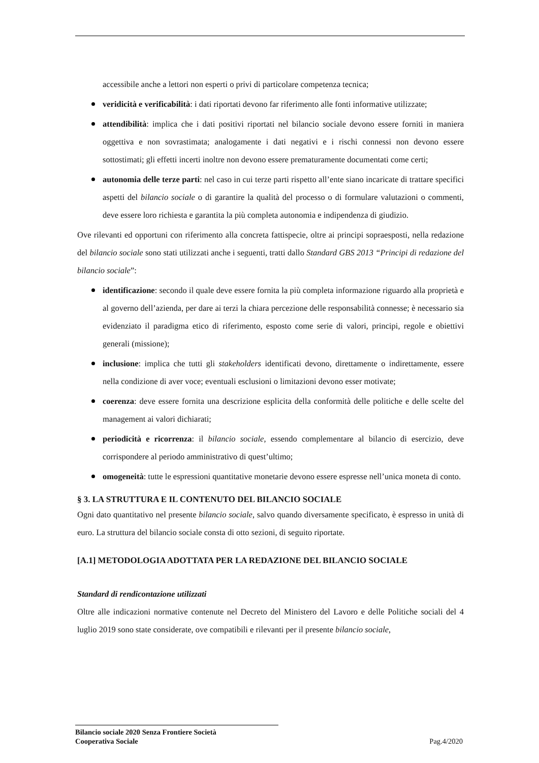accessibile anche a lettori non esperti o privi di particolare competenza tecnica;
veridicità e verificabilità: i dati riportati devono far riferimento alle fonti informative utilizzate;
attendibilità: implica che i dati positivi riportati nel bilancio sociale devono essere forniti in maniera oggettiva e non sovrastimata; analogamente i dati negativi e i rischi connessi non devono essere sottostimati; gli effetti incerti inoltre non devono essere prematuramente documentati come certi;
autonomia delle terze parti: nel caso in cui terze parti rispetto all’ente siano incaricate di trattare specifici aspetti del bilancio sociale o di garantire la qualità del processo o di formulare valutazioni o commenti, deve essere loro richiesta e garantita la più completa autonomia e indipendenza di giudizio.
Ove rilevanti ed opportuni con riferimento alla concreta fattispecie, oltre ai principi sopraesposti, nella redazione del bilancio sociale sono stati utilizzati anche i seguenti, tratti dallo Standard GBS 2013 “Principi di redazione del bilancio sociale”:
identificazione: secondo il quale deve essere fornita la più completa informazione riguardo alla proprietà e al governo dell’azienda, per dare ai terzi la chiara percezione delle responsabilità connesse; è necessario sia evidenziato il paradigma etico di riferimento, esposto come serie di valori, principi, regole e obiettivi generali (missione);
inclusione: implica che tutti gli stakeholders identificati devono, direttamente o indirettamente, essere nella condizione di aver voce; eventuali esclusioni o limitazioni devono esser motivate;
coerenza: deve essere fornita una descrizione esplicita della conformità delle politiche e delle scelte del management ai valori dichiarati;
periodicità e ricorrenza: il bilancio sociale, essendo complementare al bilancio di esercizio, deve corrispondere al periodo amministrativo di quest’ultimo;
omogeneità: tutte le espressioni quantitative monetarie devono essere espresse nell’unica moneta di conto.
§ 3. LA STRUTTURA E IL CONTENUTO DEL BILANCIO SOCIALE
Ogni dato quantitativo nel presente bilancio sociale, salvo quando diversamente specificato, è espresso in unità di euro. La struttura del bilancio sociale consta di otto sezioni, di seguito riportate.
[A.1] METODOLOGIA ADOTTATA PER LA REDAZIONE DEL BILANCIO SOCIALE
Standard di rendicontazione utilizzati
Oltre alle indicazioni normative contenute nel Decreto del Ministero del Lavoro e delle Politiche sociali del 4 luglio 2019 sono state considerate, ove compatibili e rilevanti per il presente bilancio sociale,
Bilancio sociale 2020 Senza Frontiere Società
Cooperativa Sociale Pag.4/2020